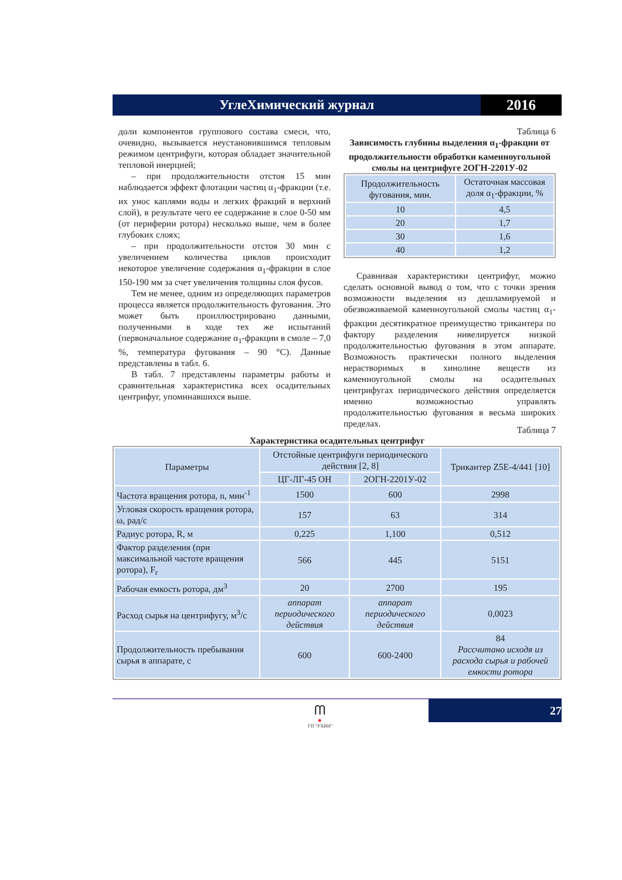УглеХимический журнал 2016
доли компонентов группового состава смеси, что, очевидно, вызывается неустановившимся тепловым режимом центрифуги, которая обладает значительной тепловой инерцией;
– при продолжительности отстоя 15 мин наблюдается эффект флотации частиц α<sub>1</sub>-фракции (т.е. их унос каплями воды и легких фракций в верхний слой), в результате чего ее содержание в слое 0-50 мм (от периферии ротора) несколько выше, чем в более глубоких слоях;
– при продолжительности отстоя 30 мин с увеличением количества циклов происходит некоторое увеличение содержания α<sub>1</sub>-фракции в слое 150-190 мм за счет увеличения толщины слоя фусов.
Тем не менее, одним из определяющих параметров процесса является продолжительность фугования. Это может быть проиллюстрировано данными, полученными в ходе тех же испытаний (первоначальное содержание α<sub>1</sub>-фракции в смоле – 7,0 %, температура фугования – 90 °С). Данные представлены в табл. 6.
В табл. 7 представлены параметры работы и сравнительная характеристика всех осадительных центрифуг, упоминавшихся выше.
Таблица 6
Зависимость глубины выделения α<sub>1</sub>-фракции от продолжительности обработки каменноугольной смолы на центрифуге 2ОГН-2201У-02
| Продолжительность фугования, мин. | Остаточная массовая доля α<sub>1</sub>-фракции, % |
| --- | --- |
| 10 | 4,5 |
| 20 | 1,7 |
| 30 | 1,6 |
| 40 | 1,2 |
Сравнивая характеристики центрифуг, можно сделать основной вывод о том, что с точки зрения возможности выделения из дешламируемой и обезвоживаемой каменноугольной смолы частиц α<sub>1</sub>-фракции десятикратное преимущество трикантера по фактору разделения нивелируется низкой продолжительностью фугования в этом аппарате. Возможность практически полного выделения нерастворимых в хинолине веществ из каменноугольной смолы на осадительных центрифугах периодического действия определяется именно возможностью управлять продолжительностью фугования в весьма широких пределах.
Таблица 7
Характеристика осадительных центрифуг
| Параметры | Отстойные центрифуги периодического действия [2, 8] | | Трикантер Z5E-4/441 [10] |
| | ЦГ-ЛГ-45 ОН | 2ОГН-2201У-02 | |
| Частота вращения ротора, n, мин<sup>-1</sup> | 1500 | 600 | 2998 |
| Угловая скорость вращения ротора, ω, рад/с | 157 | 63 | 314 |
| Радиус ротора, R, м | 0,225 | 1,100 | 0,512 |
| Фактор разделения (при максимальной частоте вращения ротора), F<sub>r</sub> | 566 | 445 | 5151 |
| Рабочая емкость ротора, дм<sup>3</sup> | 20 | 2700 | 195 |
| Расход сырья на центрифугу, м<sup>3</sup>/с | аппарат периодического действия | аппарат периодического действия | 0,0023 |
| Продолжительность пребывания сырья в аппарате, с | 600 | 600-2400 | 84 Рассчитано исходя из расхода сырья и рабочей емкости ротора |
ᗰ
✸
ГП "УХИН"
27